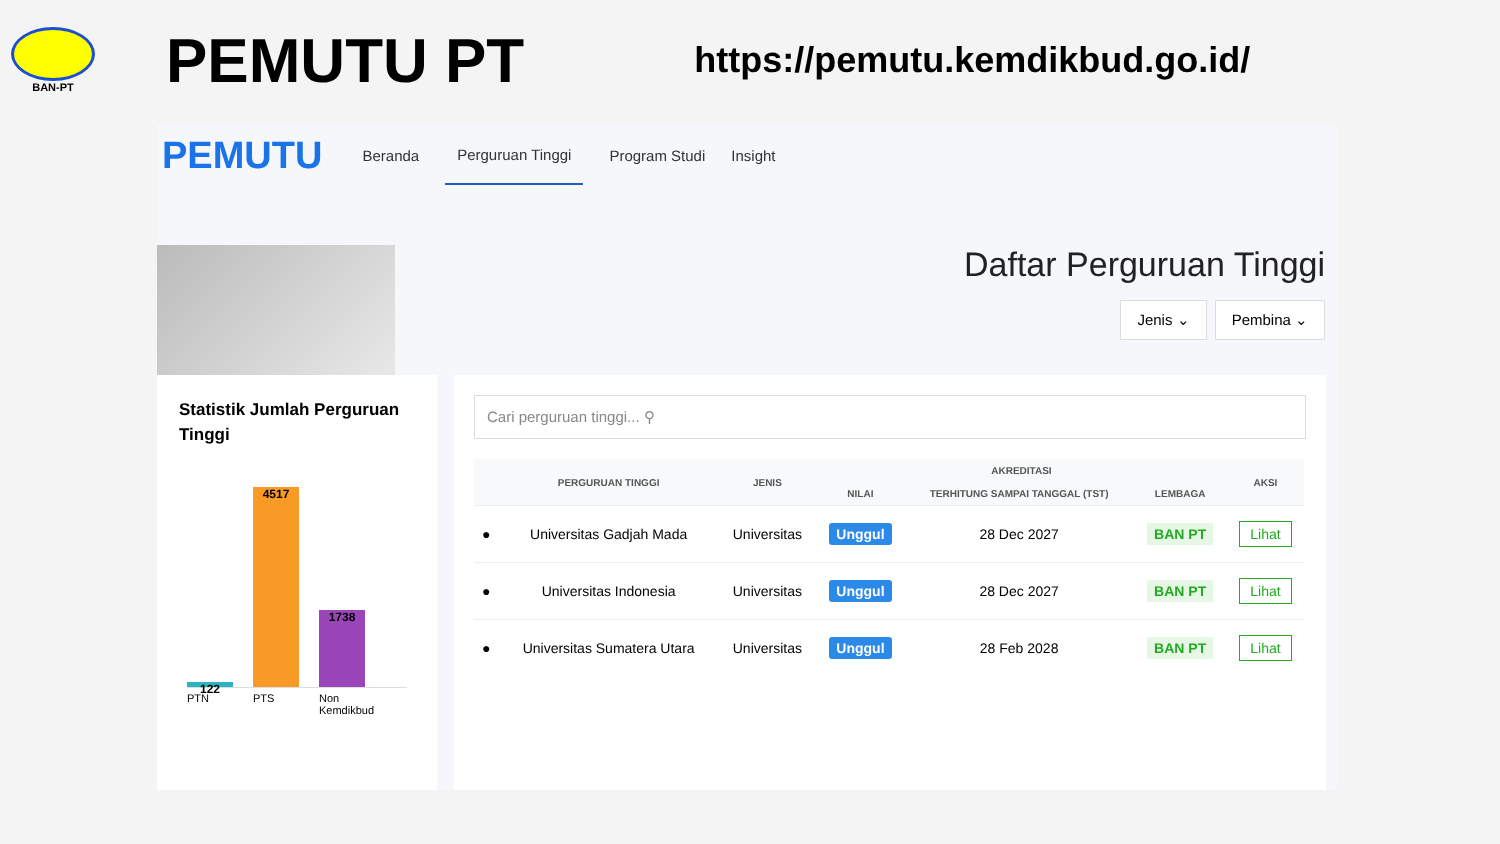BAN-PT
PEMUTU PT
https://pemutu.kemdikbud.go.id/
PEMUTU
Beranda Perguruan Tinggi Program Studi Insight
Daftar Perguruan Tinggi
Jenis ⌄ Pembina ⌄
Statistik Jumlah Perguruan Tinggi
122
4517
1738
PTN PTS Non Kemdikbud
Cari perguruan tinggi... ⚲
| | PERGURUAN TINGGI | JENIS | AKREDITASI | | | AKSI |
| --- | --- | --- | --- | --- | --- | --- |
| | | | NILAI | TERHITUNG SAMPAI TANGGAL (TST) | LEMBAGA | |
| ● | Universitas Gadjah Mada | Universitas | Unggul | 28 Dec 2027 | BAN PT | Lihat |
| ● | Universitas Indonesia | Universitas | Unggul | 28 Dec 2027 | BAN PT | Lihat |
| ● | Universitas Sumatera Utara | Universitas | Unggul | 28 Feb 2028 | BAN PT | Lihat |